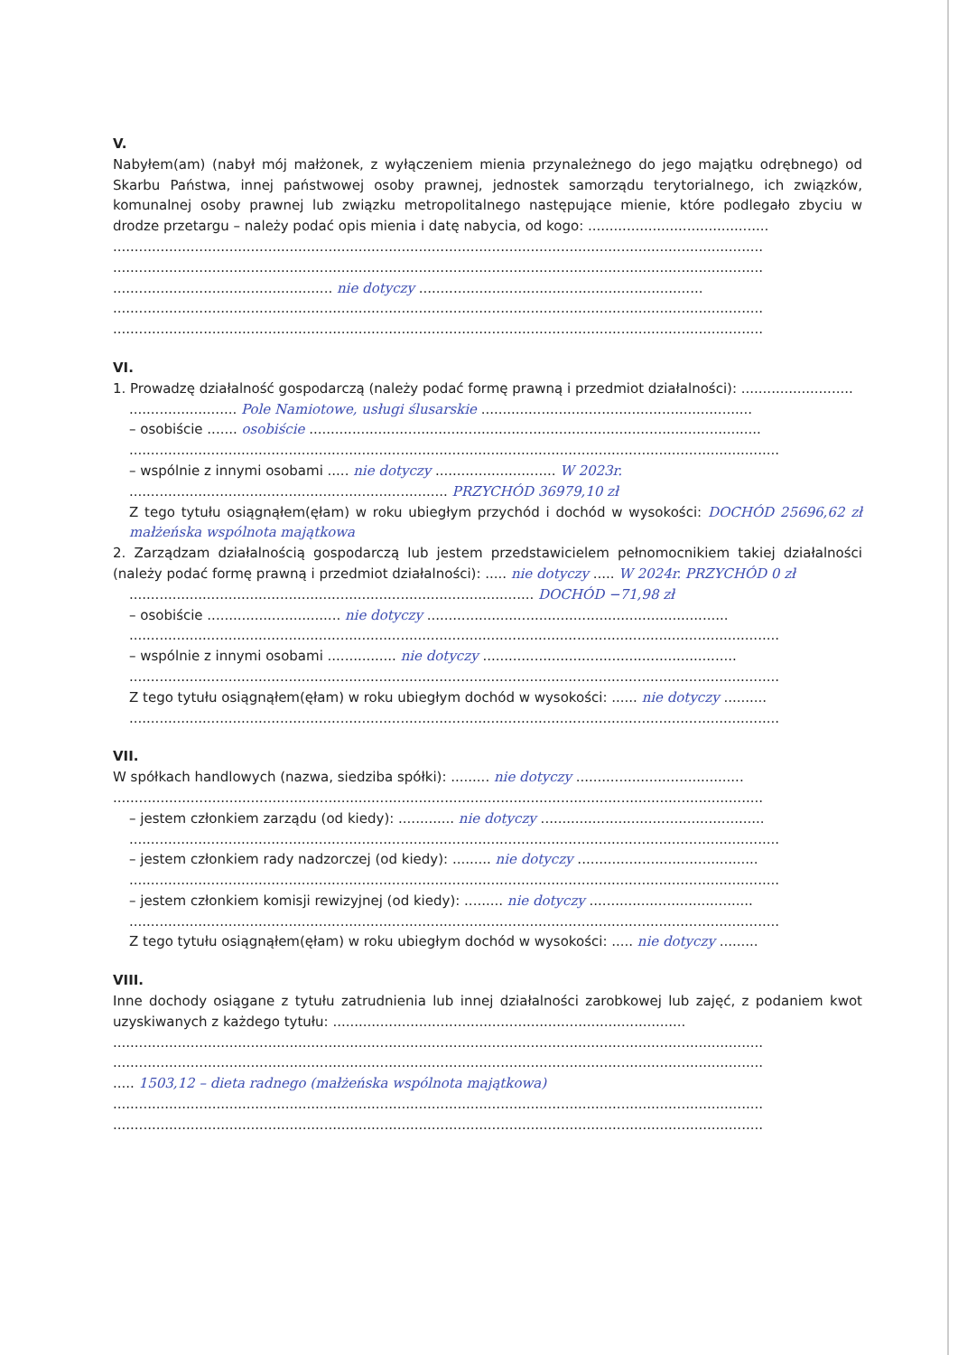V.
Nabyłem(am) (nabył mój małżonek, z wyłączeniem mienia przynależnego do jego majątku odrębnego) od Skarbu Państwa, innej państwowej osoby prawnej, jednostek samorządu terytorialnego, ich związków, komunalnej osoby prawnej lub związku metropolitalnego następujące mienie, które podlegało zbyciu w drodze przetargu – należy podać opis mienia i datę nabycia, od kogo: ..........................................
.......................................................................................................................................................
.......................................................................................................................................................
................................................... nie dotyczy ..................................................................
.......................................................................................................................................................
.......................................................................................................................................................
VI.
1. Prowadzę działalność gospodarczą (należy podać formę prawną i przedmiot działalności): ..........................
......................... Pole Namiotowe, usługi ślusarskie ...............................................................
– osobiście ....... osobiście .........................................................................................................
.......................................................................................................................................................
– wspólnie z innymi osobami ..... nie dotyczy ............................ W 2023r.
.......................................................................... PRZYCHÓD 36979,10 zł
Z tego tytułu osiągnąłem(ęłam) w roku ubiegłym przychód i dochód w wysokości: DOCHÓD 25696,62 zł małżeńska wspólnota majątkowa
2. Zarządzam działalnością gospodarczą lub jestem przedstawicielem pełnomocnikiem takiej działalności (należy podać formę prawną i przedmiot działalności): ..... nie dotyczy ..... W 2024r. PRZYCHÓD 0 zł
.............................................................................................. DOCHÓD −71,98 zł
– osobiście ............................... nie dotyczy ......................................................................
.......................................................................................................................................................
– wspólnie z innymi osobami ................ nie dotyczy ...........................................................
.......................................................................................................................................................
Z tego tytułu osiągnąłem(ęłam) w roku ubiegłym dochód w wysokości: ...... nie dotyczy ..........
.......................................................................................................................................................
VII.
W spółkach handlowych (nazwa, siedziba spółki): ......... nie dotyczy .......................................
.......................................................................................................................................................
– jestem członkiem zarządu (od kiedy): ............. nie dotyczy ....................................................
.......................................................................................................................................................
– jestem członkiem rady nadzorczej (od kiedy): ......... nie dotyczy ..........................................
.......................................................................................................................................................
– jestem członkiem komisji rewizyjnej (od kiedy): ......... nie dotyczy ......................................
.......................................................................................................................................................
Z tego tytułu osiągnąłem(ęłam) w roku ubiegłym dochód w wysokości: ..... nie dotyczy .........
VIII.
Inne dochody osiągane z tytułu zatrudnienia lub innej działalności zarobkowej lub zajęć, z podaniem kwot uzyskiwanych z każdego tytułu: ..................................................................................
.......................................................................................................................................................
.......................................................................................................................................................
..... 1503,12 – dieta radnego (małżeńska wspólnota majątkowa)
.......................................................................................................................................................
.......................................................................................................................................................